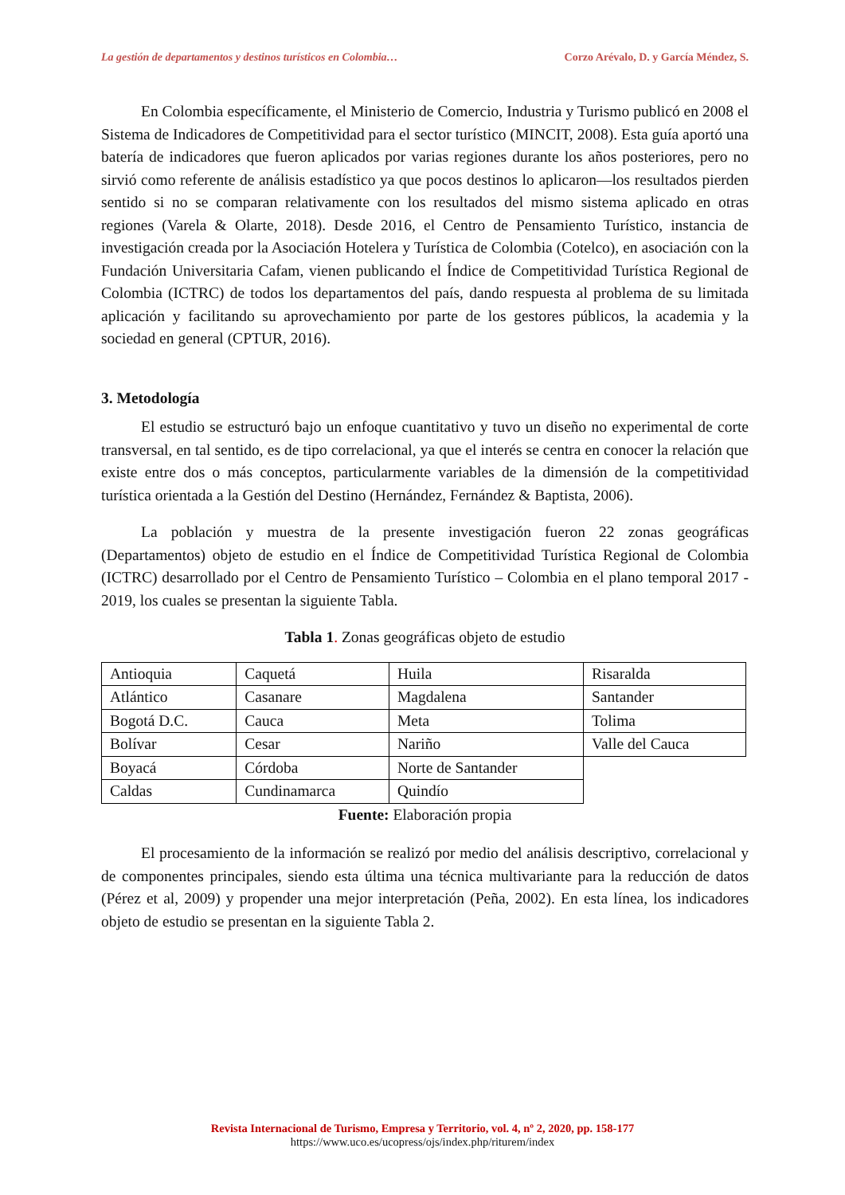La gestión de departamentos y destinos turísticos en Colombia… Corzo Arévalo, D. y García Méndez, S.
En Colombia específicamente, el Ministerio de Comercio, Industria y Turismo publicó en 2008 el Sistema de Indicadores de Competitividad para el sector turístico (MINCIT, 2008). Esta guía aportó una batería de indicadores que fueron aplicados por varias regiones durante los años posteriores, pero no sirvió como referente de análisis estadístico ya que pocos destinos lo aplicaron—los resultados pierden sentido si no se comparan relativamente con los resultados del mismo sistema aplicado en otras regiones (Varela & Olarte, 2018). Desde 2016, el Centro de Pensamiento Turístico, instancia de investigación creada por la Asociación Hotelera y Turística de Colombia (Cotelco), en asociación con la Fundación Universitaria Cafam, vienen publicando el Índice de Competitividad Turística Regional de Colombia (ICTRC) de todos los departamentos del país, dando respuesta al problema de su limitada aplicación y facilitando su aprovechamiento por parte de los gestores públicos, la academia y la sociedad en general (CPTUR, 2016).
3. Metodología
El estudio se estructuró bajo un enfoque cuantitativo y tuvo un diseño no experimental de corte transversal, en tal sentido, es de tipo correlacional, ya que el interés se centra en conocer la relación que existe entre dos o más conceptos, particularmente variables de la dimensión de la competitividad turística orientada a la Gestión del Destino (Hernández, Fernández & Baptista, 2006).
La población y muestra de la presente investigación fueron 22 zonas geográficas (Departamentos) objeto de estudio en el Índice de Competitividad Turística Regional de Colombia (ICTRC) desarrollado por el Centro de Pensamiento Turístico – Colombia en el plano temporal 2017 - 2019, los cuales se presentan la siguiente Tabla.
Tabla 1. Zonas geográficas objeto de estudio
| Antioquia | Caquetá | Huila | Risaralda |
| Atlántico | Casanare | Magdalena | Santander |
| Bogotá D.C. | Cauca | Meta | Tolima |
| Bolívar | Cesar | Nariño | Valle del Cauca |
| Boyacá | Córdoba | Norte de Santander | |
| Caldas | Cundinamarca | Quindío | |
Fuente: Elaboración propia
El procesamiento de la información se realizó por medio del análisis descriptivo, correlacional y de componentes principales, siendo esta última una técnica multivariante para la reducción de datos (Pérez et al, 2009) y propender una mejor interpretación (Peña, 2002). En esta línea, los indicadores objeto de estudio se presentan en la siguiente Tabla 2.
Revista Internacional de Turismo, Empresa y Territorio, vol. 4, nº 2, 2020, pp. 158-177
https://www.uco.es/ucopress/ojs/index.php/riturem/index